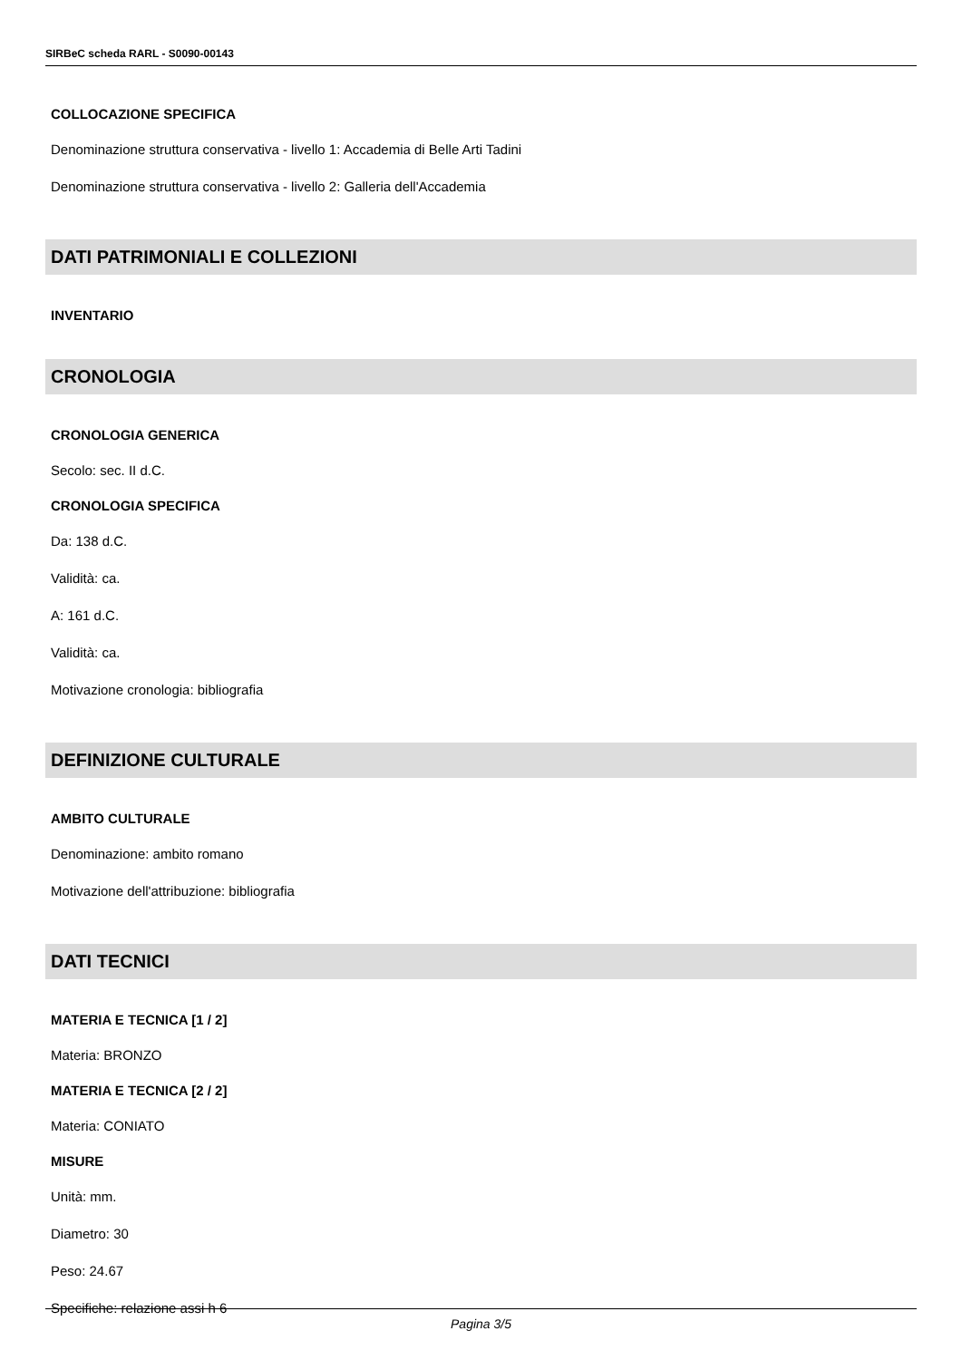SIRBeC scheda RARL - S0090-00143
COLLOCAZIONE SPECIFICA
Denominazione struttura conservativa - livello 1: Accademia di Belle Arti Tadini
Denominazione struttura conservativa - livello 2: Galleria dell'Accademia
DATI PATRIMONIALI E COLLEZIONI
INVENTARIO
CRONOLOGIA
CRONOLOGIA GENERICA
Secolo: sec. II d.C.
CRONOLOGIA SPECIFICA
Da: 138 d.C.
Validità: ca.
A: 161 d.C.
Validità: ca.
Motivazione cronologia: bibliografia
DEFINIZIONE CULTURALE
AMBITO CULTURALE
Denominazione: ambito romano
Motivazione dell'attribuzione: bibliografia
DATI TECNICI
MATERIA E TECNICA [1 / 2]
Materia: BRONZO
MATERIA E TECNICA [2 / 2]
Materia: CONIATO
MISURE
Unità: mm.
Diametro: 30
Peso: 24.67
Specifiche: relazione assi h 6
Pagina 3/5